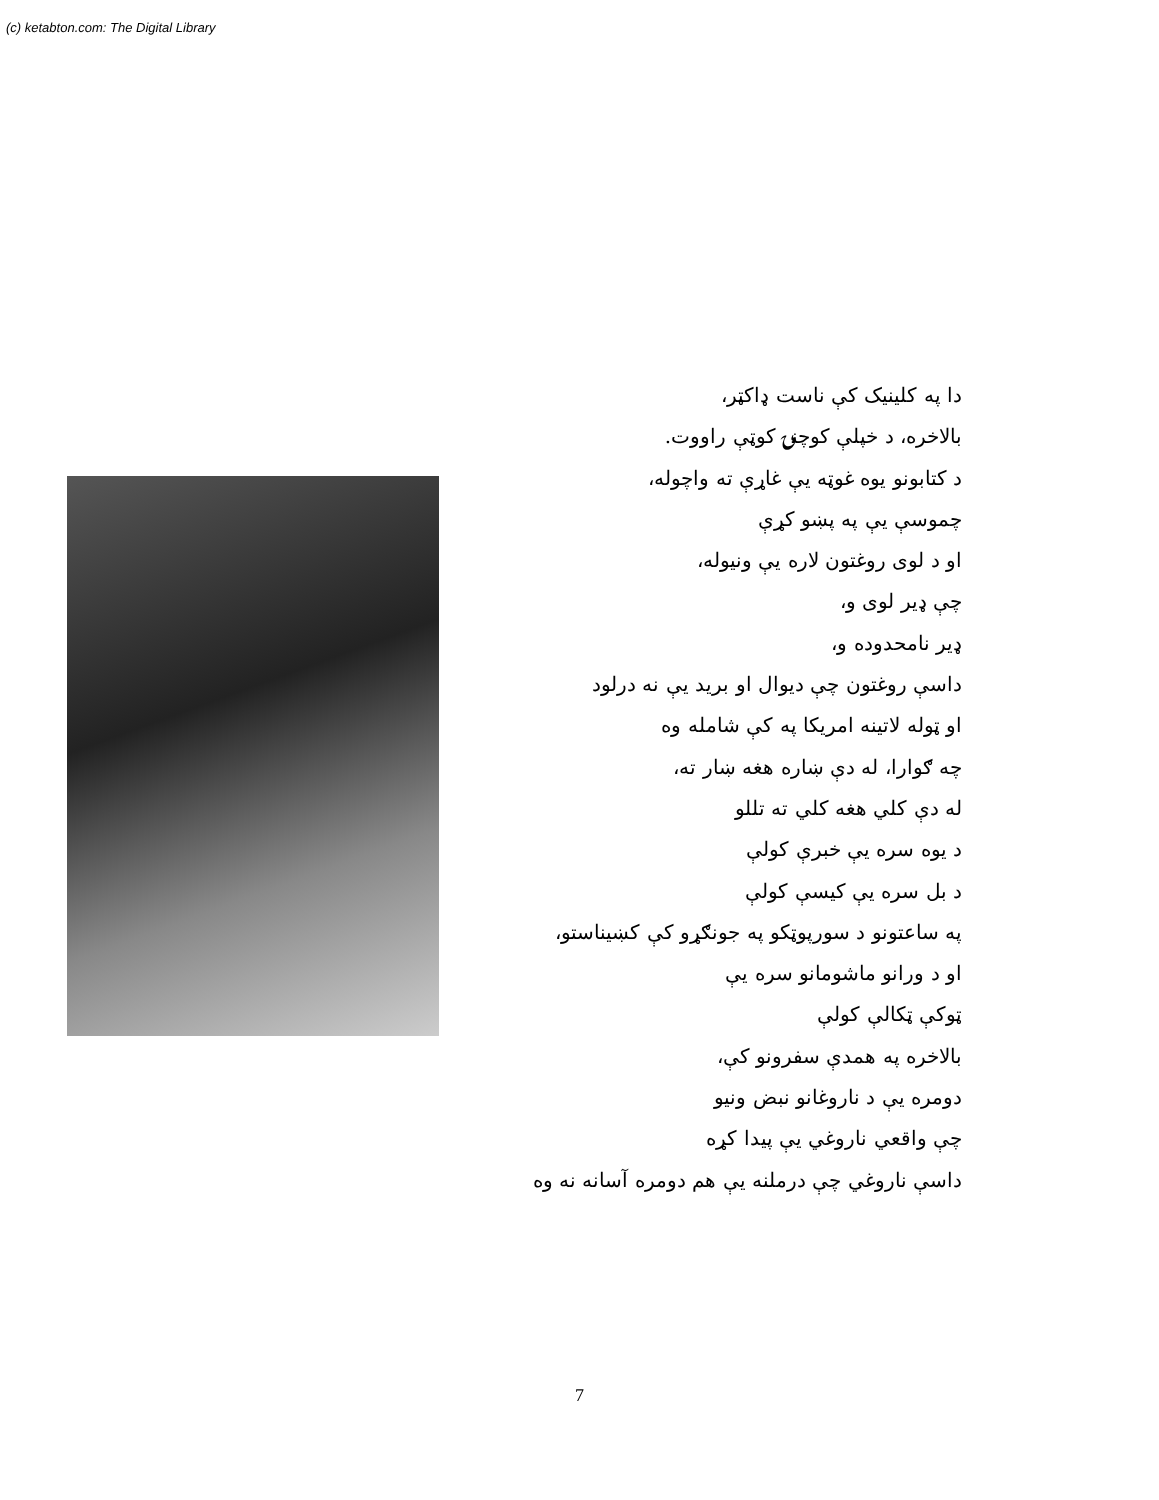(c) ketabton.com: The Digital Library
دا په کلینیک کې ناست ډاکټر،
بالاخره، د خپلې کوچنۍ کوټې راووت.
د کتابونو یوه غوټه یې غاړې ته واچوله،
چموسې یې په پښو کړې
او د لوی روغتون لاره یې ونیوله،
چې ډیر لوی و،
ډیر نامحدوده و،
داسې روغتون چې دیوال او برید یې نه درلود
او ټوله لاتینه امریکا په کې شامله وه
چه ګوارا، له دې ښاره هغه ښار ته،
له دې کلي هغه کلي ته تللو
د یوه سره یې خبرې کولې
د بل سره یې کیسې کولې
په ساعتونو د سورپوټکو په جونګړو کې کښیناستو،
او د ورانو ماشومانو سره یې
ټوکې ټکالې کولې
بالاخره په همدې سفرونو کې،
دومره یې د ناروغانو نبض ونیو
چې واقعي ناروغي یې پیدا کړه
داسې ناروغي چې درملنه یې هم دومره آسانه نه وه
7